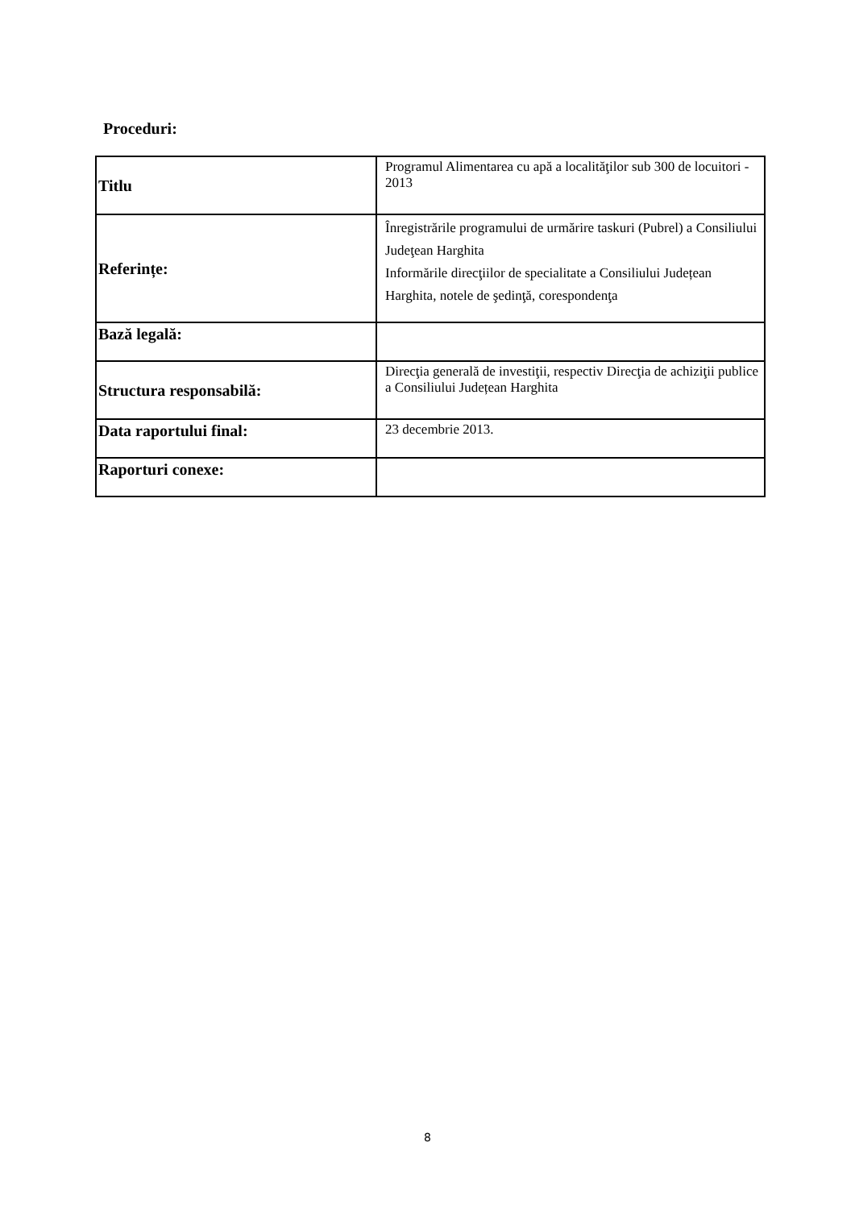Proceduri:
| Titlu | Programul Alimentarea cu apă a localităţilor sub 300 de locuitori - 2013 |
| Referințe: | Înregistrările programului de urmărire taskuri (Pubrel) a Consiliului Judeţean Harghita Informările direcţiilor de specialitate a Consiliului Județean Harghita, notele de şedinţă, corespondenţa |
| Bază legală: | |
| Structura responsabilă: | Direcţia generală de investiţii, respectiv Direcţia de achiziţii publice a Consiliului Județean Harghita |
| Data raportului final: | 23 decembrie 2013. |
| Raporturi conexe: | |
8